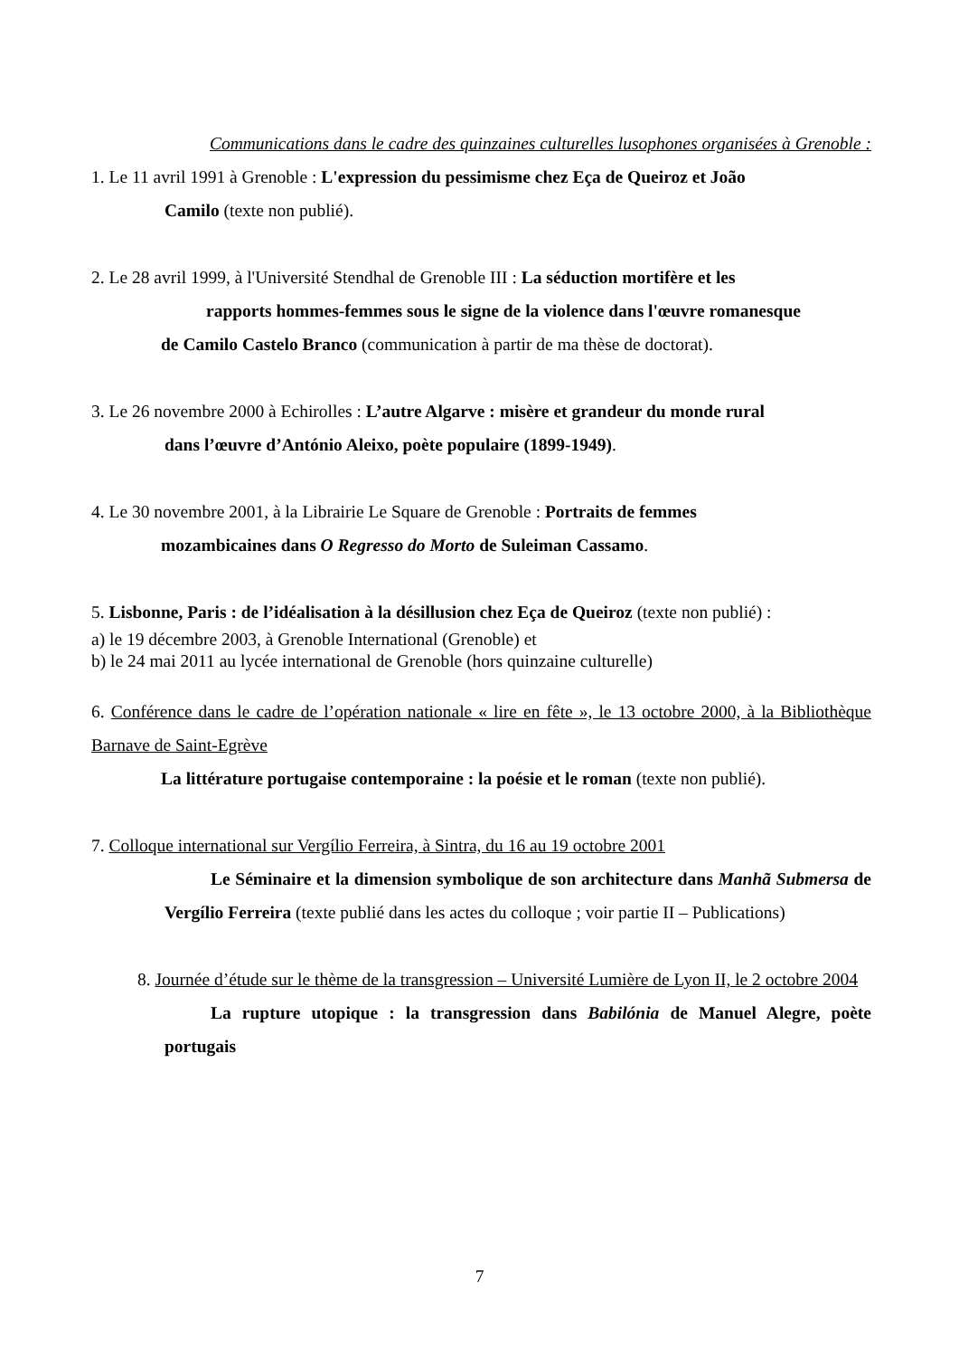Communications dans le cadre des quinzaines culturelles lusophones organisées à Grenoble :
1. Le 11 avril 1991 à Grenoble : L'expression du pessimisme chez Eça de Queiroz et João
Camilo (texte non publié).
2. Le 28 avril 1999, à l'Université Stendhal de Grenoble III : La séduction mortifère et les
rapports hommes-femmes sous le signe de la violence dans l'œuvre romanesque
de Camilo Castelo Branco (communication à partir de ma thèse de doctorat).
3. Le 26 novembre 2000 à Echirolles : L’autre Algarve : misère et grandeur du monde rural
dans l’œuvre d’António Aleixo, poète populaire (1899-1949).
4. Le 30 novembre 2001, à la Librairie Le Square de Grenoble : Portraits de femmes
mozambicaines dans O Regresso do Morto de Suleiman Cassamo.
5. Lisbonne, Paris : de l’idéalisation à la désillusion chez Eça de Queiroz (texte non publié) :
a) le 19 décembre 2003, à Grenoble International (Grenoble) et
b) le 24 mai 2011 au lycée international de Grenoble (hors quinzaine culturelle)
6. Conférence dans le cadre de l’opération nationale « lire en fête », le 13 octobre 2000, à la Bibliothèque Barnave de Saint-Egrève
La littérature portugaise contemporaine : la poésie et le roman (texte non publié).
7. Colloque international sur Vergílio Ferreira, à Sintra, du 16 au 19 octobre 2001
Le Séminaire et la dimension symbolique de son architecture dans Manhã Submersa de Vergílio Ferreira (texte publié dans les actes du colloque ; voir partie II – Publications)
8. Journée d’étude sur le thème de la transgression – Université Lumière de Lyon II, le 2 octobre 2004
La rupture utopique : la transgression dans Babilónia de Manuel Alegre, poète portugais
7